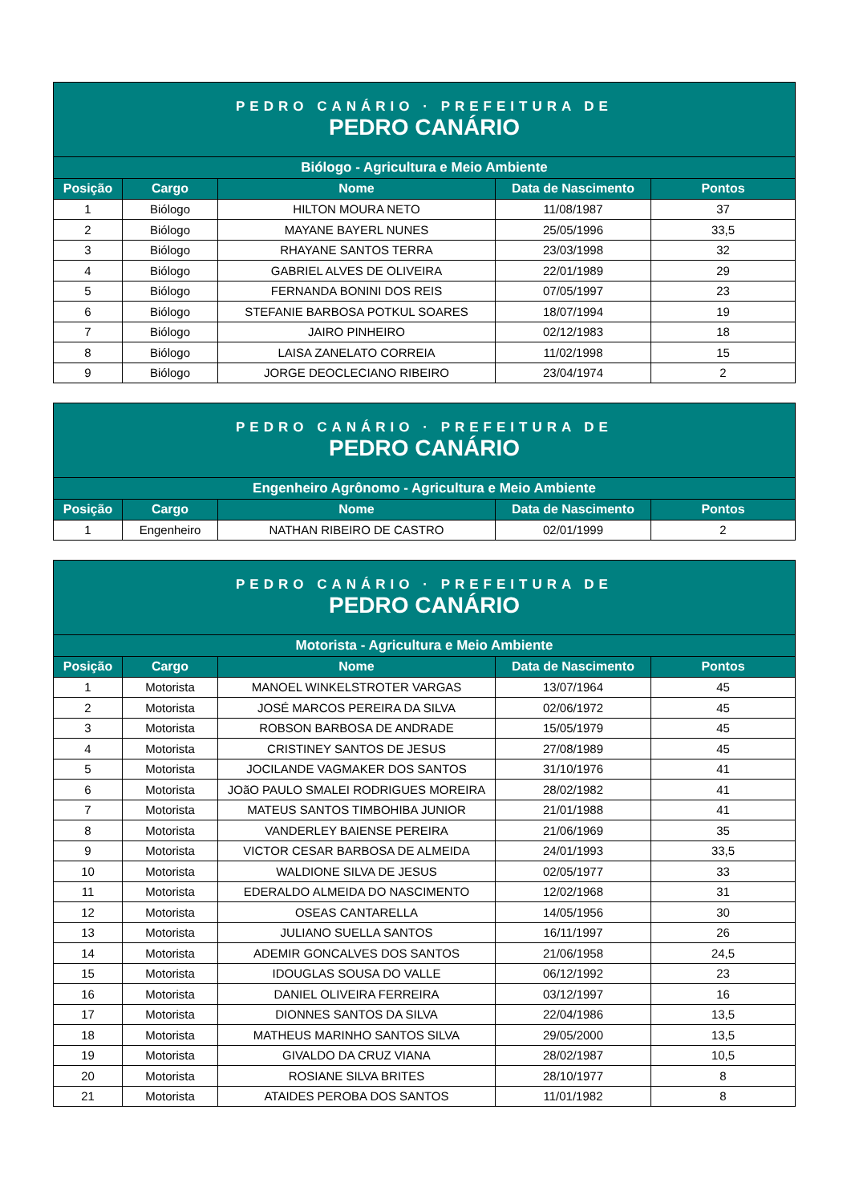| PEDRO CANÁRIO · PREFEITURA DE PEDRO CANÁRIO | | | | |
| Biólogo - Agricultura e Meio Ambiente | | | | |
| Posição | Cargo | Nome | Data de Nascimento | Pontos |
| 1 | Biólogo | HILTON MOURA NETO | 11/08/1987 | 37 |
| 2 | Biólogo | MAYANE BAYERL NUNES | 25/05/1996 | 33,5 |
| 3 | Biólogo | RHAYANE SANTOS TERRA | 23/03/1998 | 32 |
| 4 | Biólogo | GABRIEL ALVES DE OLIVEIRA | 22/01/1989 | 29 |
| 5 | Biólogo | FERNANDA BONINI DOS REIS | 07/05/1997 | 23 |
| 6 | Biólogo | STEFANIE BARBOSA POTKUL SOARES | 18/07/1994 | 19 |
| 7 | Biólogo | JAIRO PINHEIRO | 02/12/1983 | 18 |
| 8 | Biólogo | LAISA ZANELATO CORREIA | 11/02/1998 | 15 |
| 9 | Biólogo | JORGE DEOCLECIANO RIBEIRO | 23/04/1974 | 2 |
| PEDRO CANÁRIO · PREFEITURA DE PEDRO CANÁRIO | | | | |
| Engenheiro Agrônomo - Agricultura e Meio Ambiente | | | | |
| Posição | Cargo | Nome | Data de Nascimento | Pontos |
| 1 | Engenheiro | NATHAN RIBEIRO DE CASTRO | 02/01/1999 | 2 |
| PEDRO CANÁRIO · PREFEITURA DE PEDRO CANÁRIO | | | | |
| Motorista - Agricultura e Meio Ambiente | | | | |
| Posição | Cargo | Nome | Data de Nascimento | Pontos |
| 1 | Motorista | MANOEL WINKELSTROTER VARGAS | 13/07/1964 | 45 |
| 2 | Motorista | JOSÉ MARCOS PEREIRA DA SILVA | 02/06/1972 | 45 |
| 3 | Motorista | ROBSON BARBOSA DE ANDRADE | 15/05/1979 | 45 |
| 4 | Motorista | CRISTINEY SANTOS DE JESUS | 27/08/1989 | 45 |
| 5 | Motorista | JOCILANDE VAGMAKER DOS SANTOS | 31/10/1976 | 41 |
| 6 | Motorista | JOãO PAULO SMALEI RODRIGUES MOREIRA | 28/02/1982 | 41 |
| 7 | Motorista | MATEUS SANTOS TIMBOHIBA JUNIOR | 21/01/1988 | 41 |
| 8 | Motorista | VANDERLEY BAIENSE PEREIRA | 21/06/1969 | 35 |
| 9 | Motorista | VICTOR CESAR BARBOSA DE ALMEIDA | 24/01/1993 | 33,5 |
| 10 | Motorista | WALDIONE SILVA DE JESUS | 02/05/1977 | 33 |
| 11 | Motorista | EDERALDO ALMEIDA DO NASCIMENTO | 12/02/1968 | 31 |
| 12 | Motorista | OSEAS CANTARELLA | 14/05/1956 | 30 |
| 13 | Motorista | JULIANO SUELLA SANTOS | 16/11/1997 | 26 |
| 14 | Motorista | ADEMIR GONCALVES DOS SANTOS | 21/06/1958 | 24,5 |
| 15 | Motorista | IDOUGLAS SOUSA DO VALLE | 06/12/1992 | 23 |
| 16 | Motorista | DANIEL OLIVEIRA FERREIRA | 03/12/1997 | 16 |
| 17 | Motorista | DIONNES SANTOS DA SILVA | 22/04/1986 | 13,5 |
| 18 | Motorista | MATHEUS MARINHO SANTOS SILVA | 29/05/2000 | 13,5 |
| 19 | Motorista | GIVALDO DA CRUZ VIANA | 28/02/1987 | 10,5 |
| 20 | Motorista | ROSIANE SILVA BRITES | 28/10/1977 | 8 |
| 21 | Motorista | ATAIDES PEROBA DOS SANTOS | 11/01/1982 | 8 |